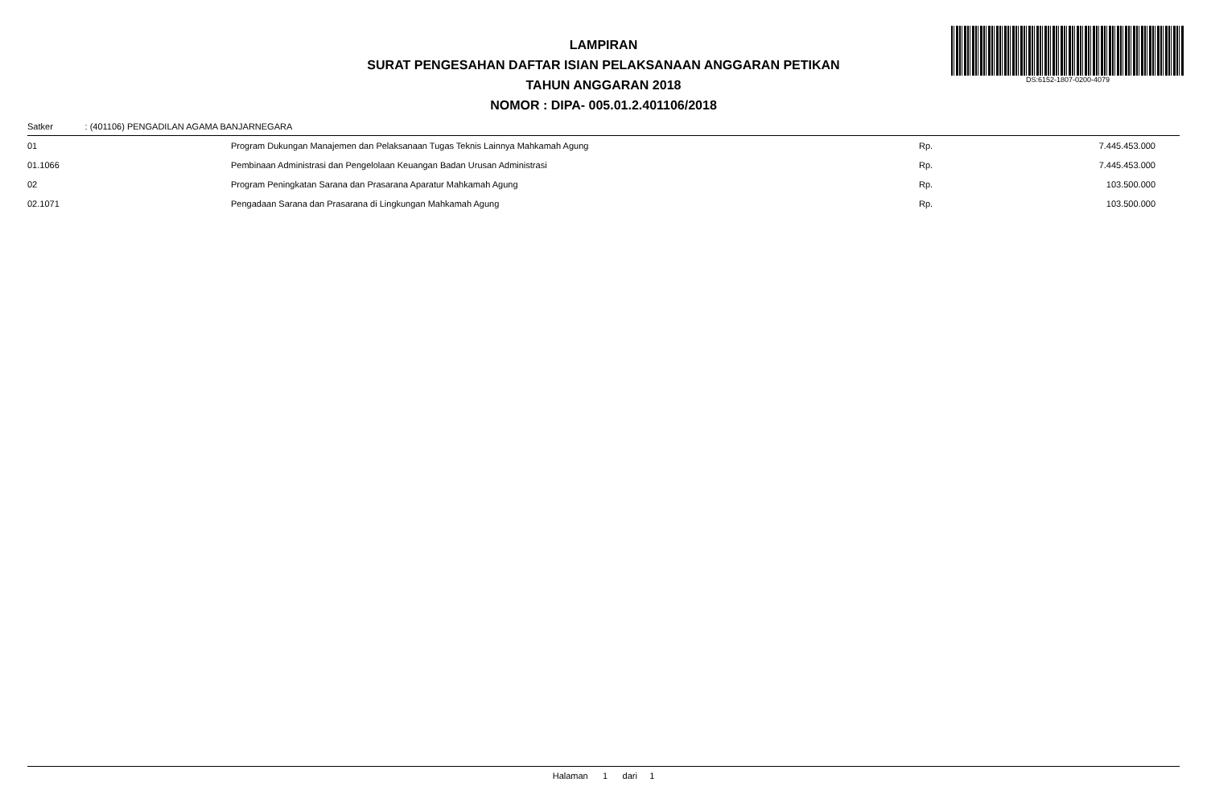DS:6152-1807-0200-4079
LAMPIRAN
SURAT PENGESAHAN DAFTAR ISIAN PELAKSANAAN ANGGARAN PETIKAN
TAHUN ANGGARAN 2018
NOMOR : DIPA- 005.01.2.401106/2018
Satker : (401106) PENGADILAN AGAMA BANJARNEGARA
| 01 | Program Dukungan Manajemen dan Pelaksanaan Tugas Teknis Lainnya Mahkamah Agung | Rp. | 7.445.453.000 |
| 01.1066 | Pembinaan Administrasi dan Pengelolaan Keuangan Badan Urusan Administrasi | Rp. | 7.445.453.000 |
| 02 | Program Peningkatan Sarana dan Prasarana Aparatur Mahkamah Agung | Rp. | 103.500.000 |
| 02.1071 | Pengadaan Sarana dan Prasarana di Lingkungan Mahkamah Agung | Rp. | 103.500.000 |
Halaman 1 dari 1